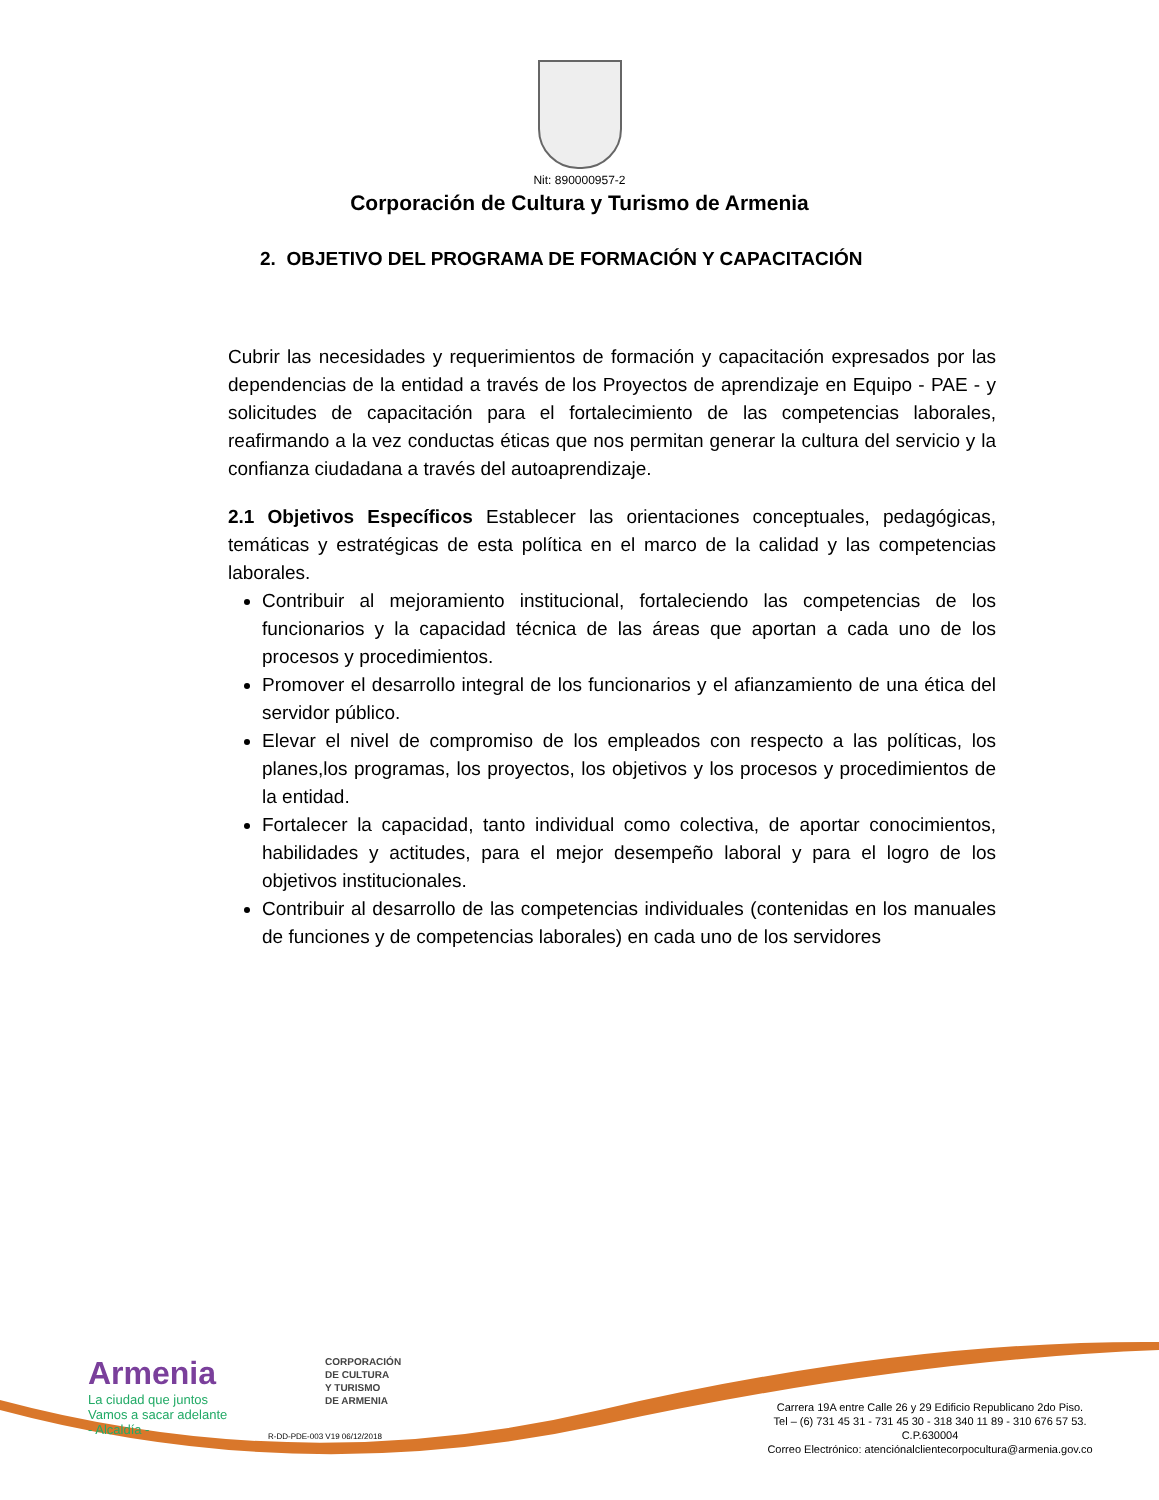Nit: 890000957-2
Corporación de Cultura y Turismo de Armenia
2. OBJETIVO DEL PROGRAMA DE FORMACIÓN Y CAPACITACIÓN
Cubrir las necesidades y requerimientos de formación y capacitación expresados por las dependencias de la entidad a través de los Proyectos de aprendizaje en Equipo - PAE - y solicitudes de capacitación para el fortalecimiento de las competencias laborales, reafirmando a la vez conductas éticas que nos permitan generar la cultura del servicio y la confianza ciudadana a través del autoaprendizaje.
2.1 Objetivos Específicos Establecer las orientaciones conceptuales, pedagógicas, temáticas y estratégicas de esta política en el marco de la calidad y las competencias laborales.
Contribuir al mejoramiento institucional, fortaleciendo las competencias de los funcionarios y la capacidad técnica de las áreas que aportan a cada uno de los procesos y procedimientos.
Promover el desarrollo integral de los funcionarios y el afianzamiento de una ética del servidor público.
Elevar el nivel de compromiso de los empleados con respecto a las políticas, los planes,los programas, los proyectos, los objetivos y los procesos y procedimientos de la entidad.
Fortalecer la capacidad, tanto individual como colectiva, de aportar conocimientos, habilidades y actitudes, para el mejor desempeño laboral y para el logro de los objetivos institucionales.
Contribuir al desarrollo de las competencias individuales (contenidas en los manuales de funciones y de competencias laborales) en cada uno de los servidores
Armenia
La ciudad que juntos
Vamos a sacar adelante
- Alcaldía -
CORPORACIÓN
DE CULTURA
Y TURISMO
DE ARMENIA
R-DD-PDE-003 V19 06/12/2018
Carrera 19A entre Calle 26 y 29 Edificio Republicano 2do Piso.
Tel – (6) 731 45 31 - 731 45 30 - 318 340 11 89 - 310 676 57 53.
C.P.630004
Correo Electrónico: atenciónalclientecorpocultura@armenia.gov.co